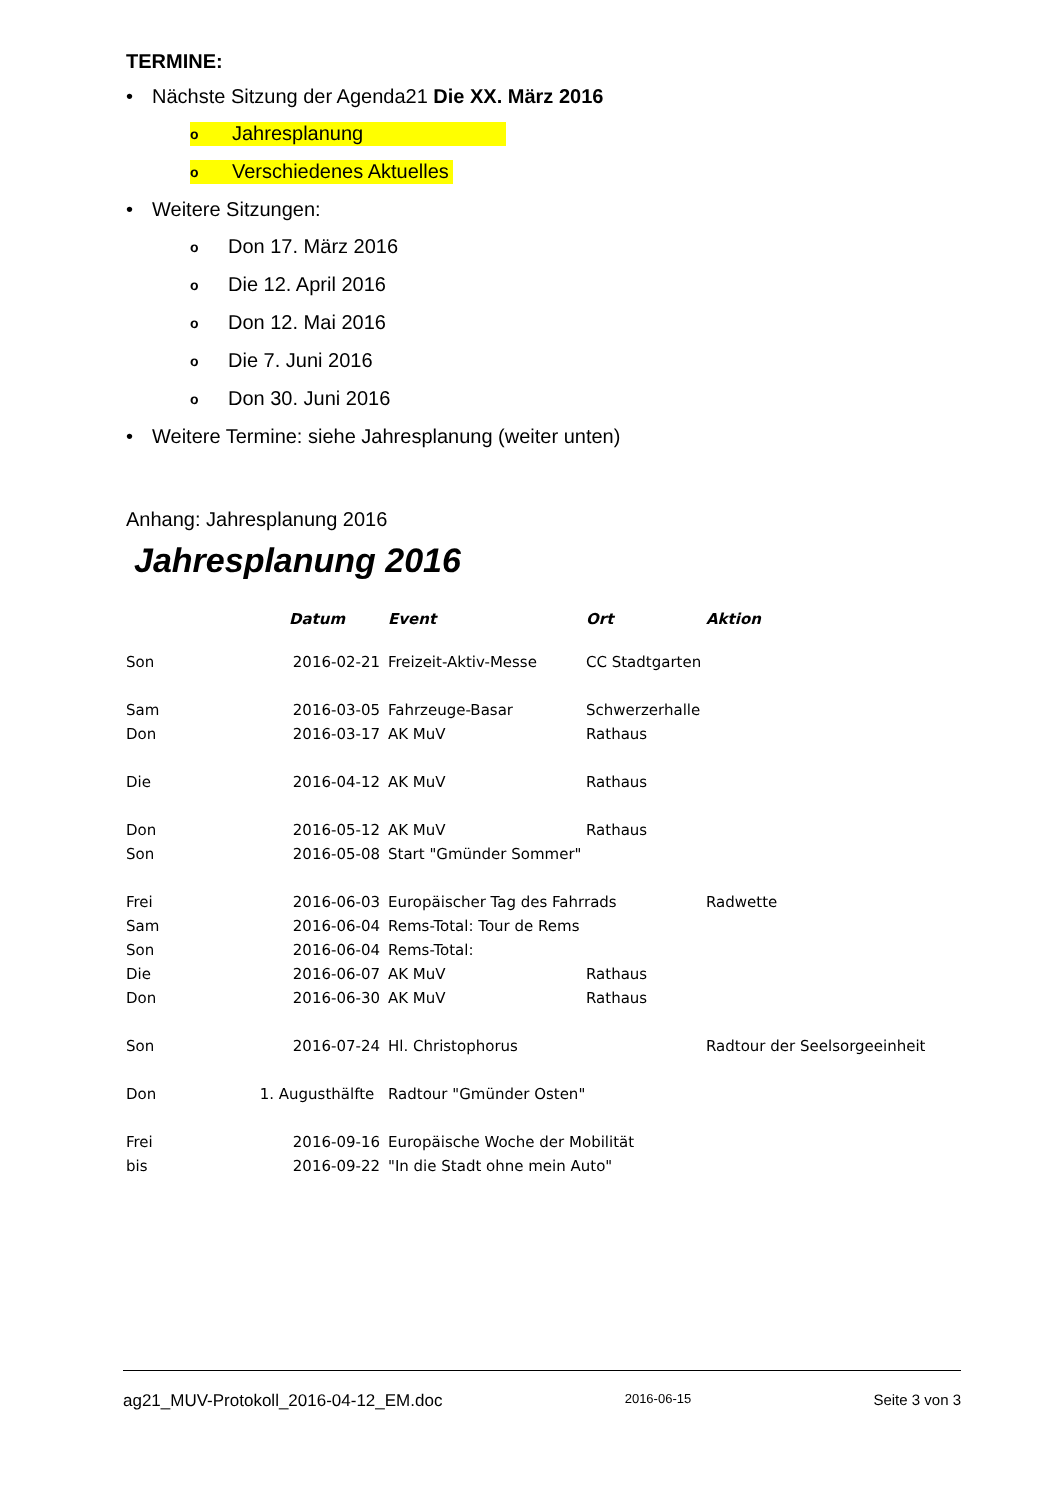TERMINE:
• Nächste Sitzung der Agenda21 Die XX. März 2016
o Jahresplanung
o Verschiedenes Aktuelles
• Weitere Sitzungen:
o Don 17. März 2016
o Die 12. April 2016
o Don 12. Mai 2016
o Die 7. Juni 2016
o Don 30. Juni 2016
• Weitere Termine: siehe Jahresplanung (weiter unten)
Anhang: Jahresplanung 2016
Jahresplanung 2016
| | Datum | Event | Ort | Aktion |
| --- | --- | --- | --- | --- |
| Son | 2016-02-21 | Freizeit-Aktiv-Messe | CC Stadtgarten | |
| Sam | 2016-03-05 | Fahrzeuge-Basar | Schwerzerhalle | |
| Don | 2016-03-17 | AK MuV | Rathaus | |
| Die | 2016-04-12 | AK MuV | Rathaus | |
| Don | 2016-05-12 | AK MuV | Rathaus | |
| Son | 2016-05-08 | Start "Gmünder Sommer" | | |
| Frei | 2016-06-03 | Europäischer Tag des Fahrrads | | Radwette |
| Sam | 2016-06-04 | Rems-Total: Tour de Rems | | |
| Son | 2016-06-04 | Rems-Total: | | |
| Die | 2016-06-07 | AK MuV | Rathaus | |
| Don | 2016-06-30 | AK MuV | Rathaus | |
| Son | 2016-07-24 | Hl. Christophorus | | Radtour der Seelsorgeeinheit |
| Don | 1. Augusthälfte | Radtour "Gmünder Osten" | | |
| Frei | 2016-09-16 | Europäische Woche der Mobilität | | |
| bis | 2016-09-22 | "In die Stadt ohne mein Auto" | | |
ag21_MUV-Protokoll_2016-04-12_EM.doc 2016-06-15 Seite 3 von 3